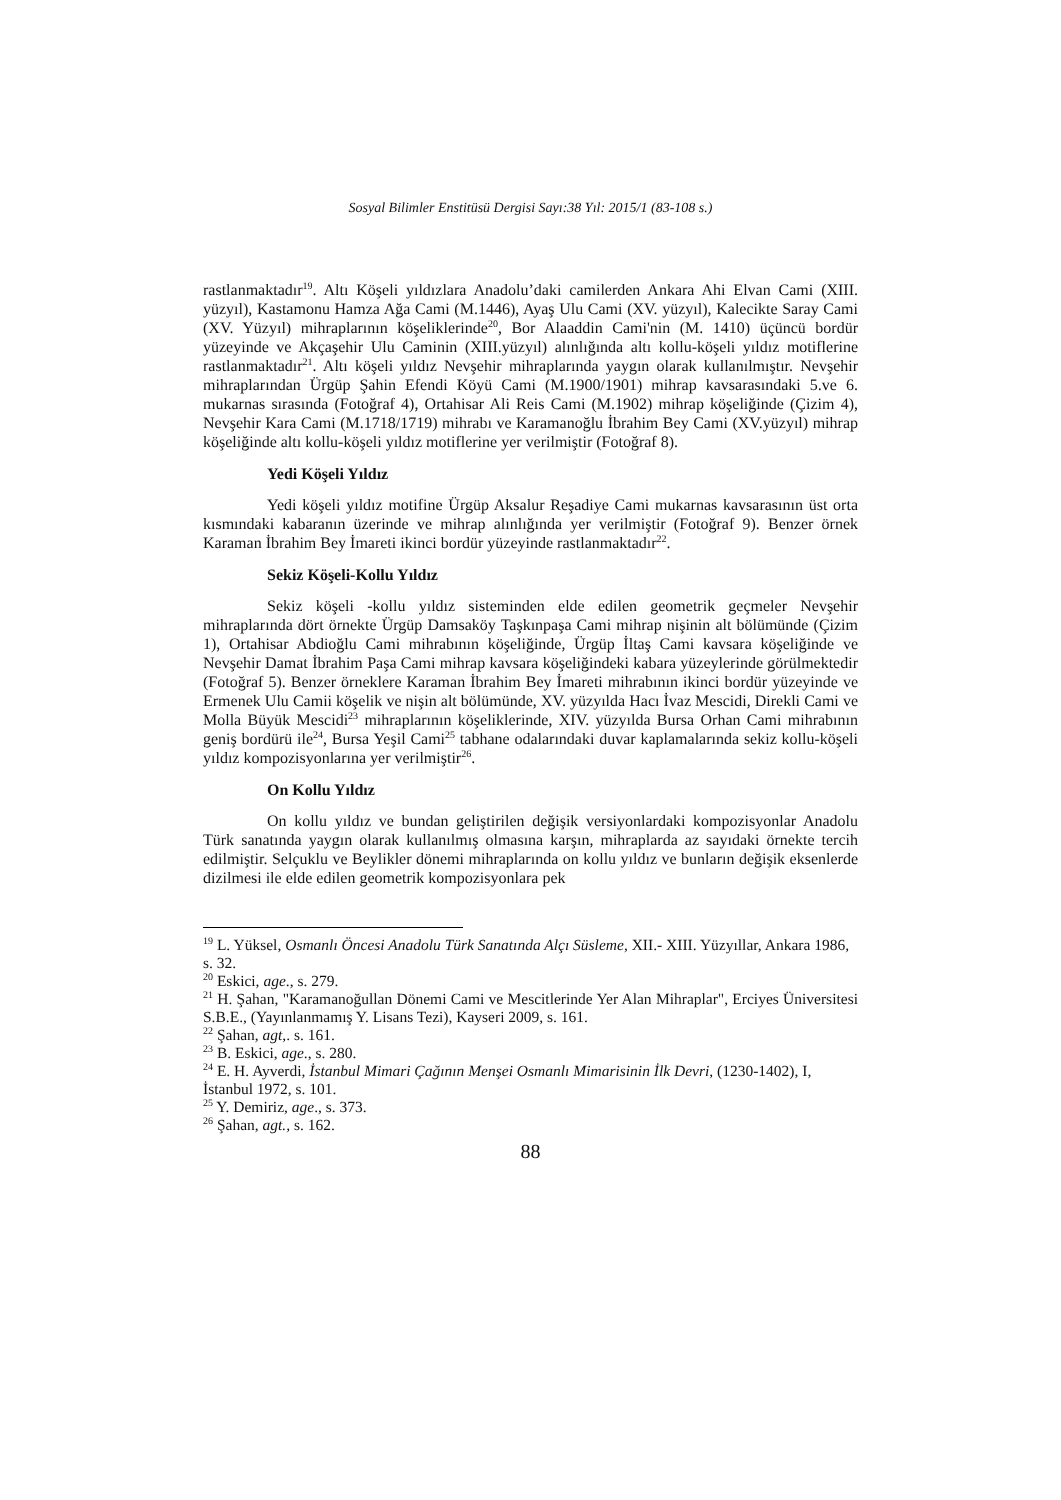Sosyal Bilimler Enstitüsü Dergisi Sayı:38 Yıl: 2015/1 (83-108 s.)
rastlanmaktadır<sup>19</sup>. Altı Köşeli yıldızlara Anadolu’daki camilerden Ankara Ahi Elvan Cami (XIII. yüzyıl), Kastamonu Hamza Ağa Cami (M.1446), Ayaş Ulu Cami (XV. yüzyıl), Kalecikte Saray Cami (XV. Yüzyıl) mihraplarının köşeliklerinde<sup>20</sup>, Bor Alaaddin Cami'nin (M. 1410) üçüncü bordür yüzeyinde ve Akçaşehir Ulu Caminin (XIII.yüzyıl) alınlığında altı kollu-köşeli yıldız motiflerine rastlanmaktadır<sup>21</sup>. Altı köşeli yıldız Nevşehir mihraplarında yaygın olarak kullanılmıştır. Nevşehir mihraplarından Ürgüp Şahin Efendi Köyü Cami (M.1900/1901) mihrap kavsarasındaki 5.ve 6. mukarnas sırasında (Fotoğraf 4), Ortahisar Ali Reis Cami (M.1902) mihrap köşeliğinde (Çizim 4), Nevşehir Kara Cami (M.1718/1719) mihrabı ve Karamanoğlu İbrahim Bey Cami (XV.yüzyıl) mihrap köşeliğinde altı kollu-köşeli yıldız motiflerine yer verilmiştir (Fotoğraf 8).
Yedi Köşeli Yıldız
Yedi köşeli yıldız motifine Ürgüp Aksalur Reşadiye Cami mukarnas kavsarasının üst orta kısmındaki kabaranın üzerinde ve mihrap alınlığında yer verilmiştir (Fotoğraf 9). Benzer örnek Karaman İbrahim Bey İmareti ikinci bordür yüzeyinde rastlanmaktadır<sup>22</sup>.
Sekiz Köşeli-Kollu Yıldız
Sekiz köşeli -kollu yıldız sisteminden elde edilen geometrik geçmeler Nevşehir mihraplarında dört örnekte Ürgüp Damsaköy Taşkınpaşa Cami mihrap nişinin alt bölümünde (Çizim 1), Ortahisar Abdioğlu Cami mihrabının köşeliğinde, Ürgüp İltaş Cami kavsara köşeliğinde ve Nevşehir Damat İbrahim Paşa Cami mihrap kavsara köşeliğindeki kabara yüzeylerinde görülmektedir (Fotoğraf 5). Benzer örneklere Karaman İbrahim Bey İmareti mihrabının ikinci bordür yüzeyinde ve Ermenek Ulu Camii köşelik ve nişin alt bölümünde, XV. yüzyılda Hacı İvaz Mescidi, Direkli Cami ve Molla Büyük Mescidi<sup>23</sup> mihraplarının köşeliklerinde, XIV. yüzyılda Bursa Orhan Cami mihrabının geniş bordürü ile<sup>24</sup>, Bursa Yeşil Cami<sup>25</sup> tabhane odalarındaki duvar kaplamalarında sekiz kollu-köşeli yıldız kompozisyonlarına yer verilmiştir<sup>26</sup>.
On Kollu Yıldız
On kollu yıldız ve bundan geliştirilen değişik versiyonlardaki kompozisyonlar Anadolu Türk sanatında yaygın olarak kullanılmış olmasına karşın, mihraplarda az sayıdaki örnekte tercih edilmiştir. Selçuklu ve Beylikler dönemi mihraplarında on kollu yıldız ve bunların değişik eksenlerde dizilmesi ile elde edilen geometrik kompozisyonlara pek
<sup>19</sup> L. Yüksel, Osmanlı Öncesi Anadolu Türk Sanatında Alçı Süsleme, XII.- XIII. Yüzyıllar, Ankara 1986, s. 32.
<sup>20</sup> Eskici, age., s. 279.
<sup>21</sup> H. Şahan, "Karamanoğullan Dönemi Cami ve Mescitlerinde Yer Alan Mihraplar", Erciyes Üniversitesi S.B.E., (Yayınlanmamış Y. Lisans Tezi), Kayseri 2009, s. 161.
<sup>22</sup> Şahan, agt,. s. 161.
<sup>23</sup> B. Eskici, age., s. 280.
<sup>24</sup> E. H. Ayverdi, İstanbul Mimari Çağının Menşei Osmanlı Mimarisinin İlk Devri, (1230-1402), I, İstanbul 1972, s. 101.
<sup>25</sup> Y. Demiriz, age., s. 373.
<sup>26</sup> Şahan, agt., s. 162.
88